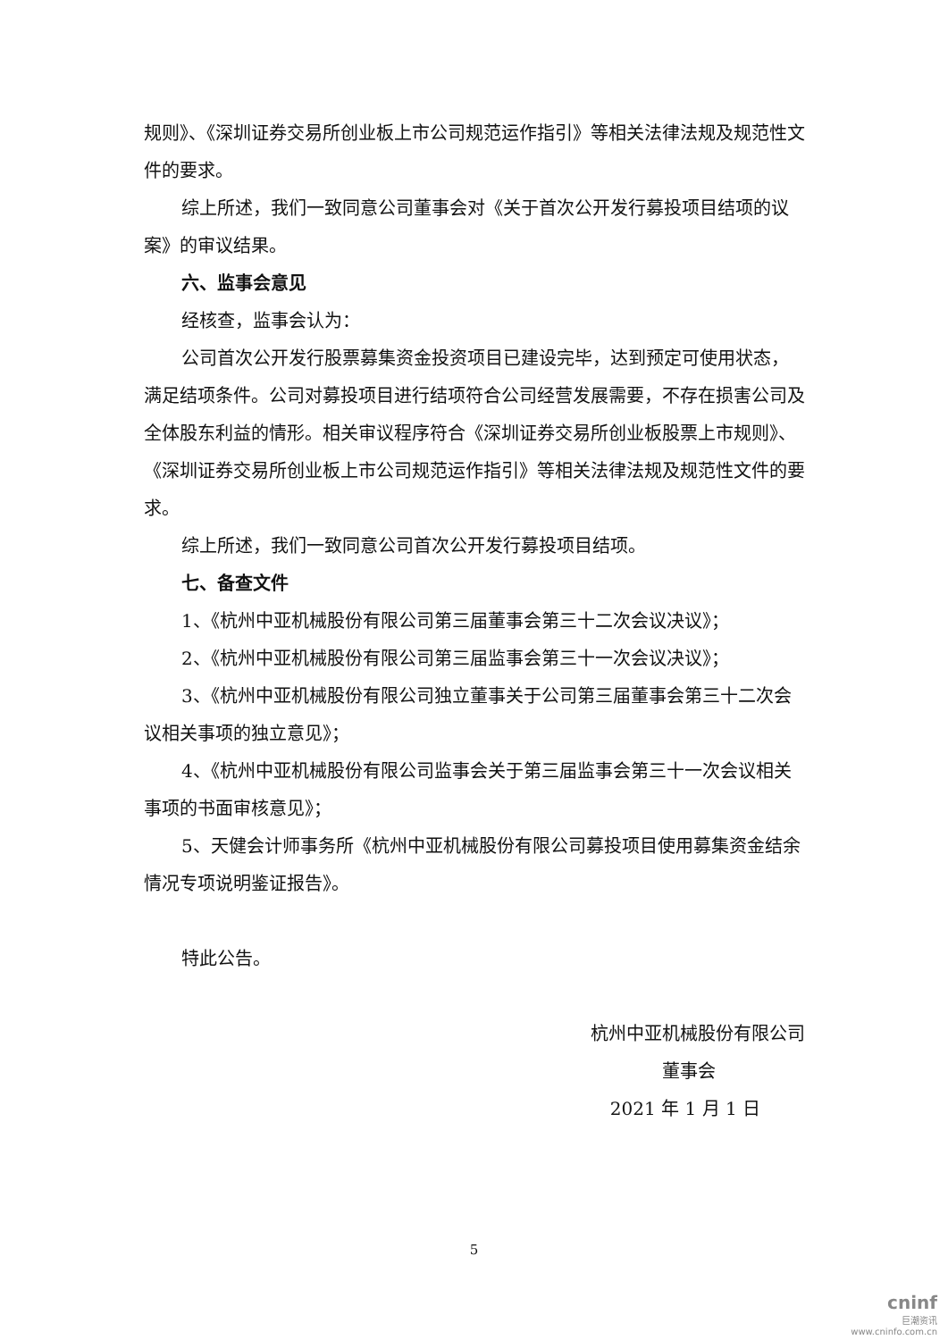规则》、《深圳证券交易所创业板上市公司规范运作指引》等相关法律法规及规范性文件的要求。
综上所述，我们一致同意公司董事会对《关于首次公开发行募投项目结项的议案》的审议结果。
六、监事会意见
经核查，监事会认为：
公司首次公开发行股票募集资金投资项目已建设完毕，达到预定可使用状态，满足结项条件。公司对募投项目进行结项符合公司经营发展需要，不存在损害公司及全体股东利益的情形。相关审议程序符合《深圳证券交易所创业板股票上市规则》、《深圳证券交易所创业板上市公司规范运作指引》等相关法律法规及规范性文件的要求。
综上所述，我们一致同意公司首次公开发行募投项目结项。
七、备查文件
1、《杭州中亚机械股份有限公司第三届董事会第三十二次会议决议》；
2、《杭州中亚机械股份有限公司第三届监事会第三十一次会议决议》；
3、《杭州中亚机械股份有限公司独立董事关于公司第三届董事会第三十二次会议相关事项的独立意见》；
4、《杭州中亚机械股份有限公司监事会关于第三届监事会第三十一次会议相关事项的书面审核意见》；
5、天健会计师事务所《杭州中亚机械股份有限公司募投项目使用募集资金结余情况专项说明鉴证报告》。
特此公告。
杭州中亚机械股份有限公司
董事会
2021 年 1 月 1 日
5
cninf
巨潮资讯
www.cninfo.com.cn